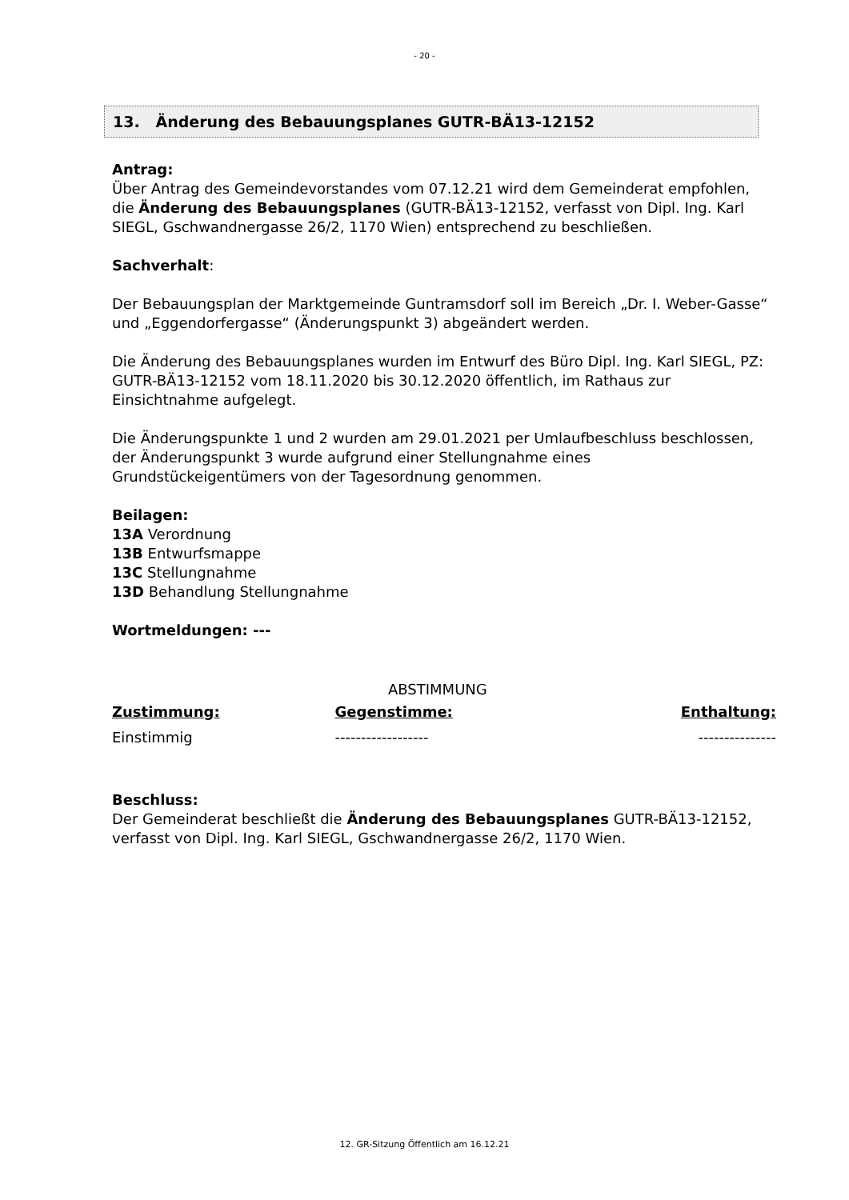- 20 -
13. Änderung des Bebauungsplanes GUTR-BÄ13-12152
Antrag:
Über Antrag des Gemeindevorstandes vom 07.12.21 wird dem Gemeinderat empfohlen, die Änderung des Bebauungsplanes (GUTR-BÄ13-12152, verfasst von Dipl. Ing. Karl SIEGL, Gschwandnergasse 26/2, 1170 Wien) entsprechend zu beschließen.
Sachverhalt:
Der Bebauungsplan der Marktgemeinde Guntramsdorf soll im Bereich „Dr. I. Weber-Gasse“ und „Eggendorfergasse“ (Änderungspunkt 3) abgeändert werden.
Die Änderung des Bebauungsplanes wurden im Entwurf des Büro Dipl. Ing. Karl SIEGL, PZ: GUTR-BÄ13-12152 vom 18.11.2020 bis 30.12.2020 öffentlich, im Rathaus zur Einsichtnahme aufgelegt.
Die Änderungspunkte 1 und 2 wurden am 29.01.2021 per Umlaufbeschluss beschlossen, der Änderungspunkt 3 wurde aufgrund einer Stellungnahme eines Grundstückeigentümers von der Tagesordnung genommen.
Beilagen:
13A Verordnung
13B Entwurfsmappe
13C Stellungnahme
13D Behandlung Stellungnahme
Wortmeldungen: ---
ABSTIMMUNG
| Zustimmung: | Gegenstimme: | Enthaltung: |
| --- | --- | --- |
| Einstimmig | ------------------ | --------------- |
Beschluss:
Der Gemeinderat beschließt die Änderung des Bebauungsplanes GUTR-BÄ13-12152, verfasst von Dipl. Ing. Karl SIEGL, Gschwandnergasse 26/2, 1170 Wien.
12. GR-Sitzung Öffentlich am 16.12.21